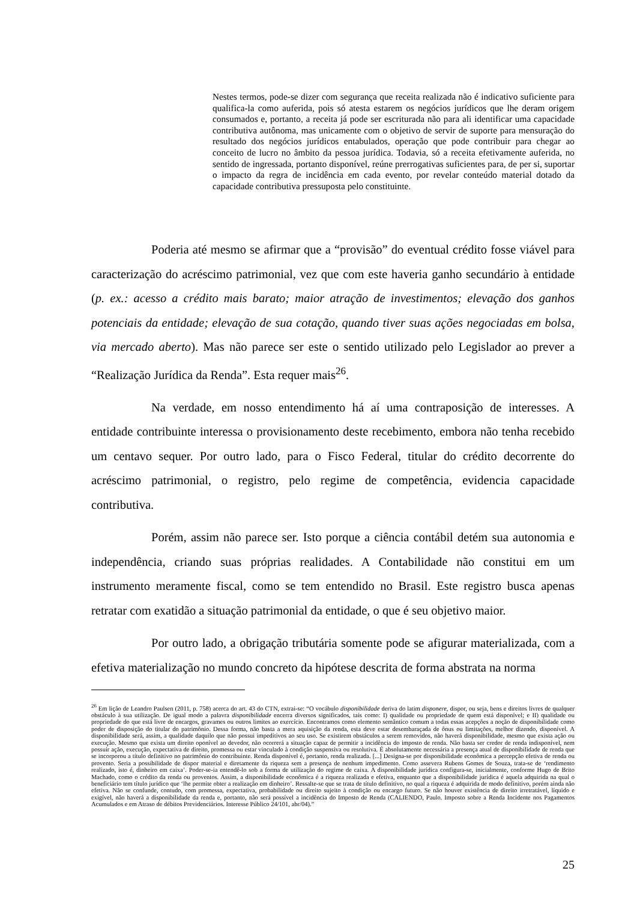Nestes termos, pode-se dizer com segurança que receita realizada não é indicativo suficiente para qualifica-la como auferida, pois só atesta estarem os negócios jurídicos que lhe deram origem consumados e, portanto, a receita já pode ser escriturada não para ali identificar uma capacidade contributiva autônoma, mas unicamente com o objetivo de servir de suporte para mensuração do resultado dos negócios jurídicos entabulados, operação que pode contribuir para chegar ao conceito de lucro no âmbito da pessoa jurídica. Todavia, só a receita efetivamente auferida, no sentido de ingressada, portanto disponível, reúne prerrogativas suficientes para, de per si, suportar o impacto da regra de incidência em cada evento, por revelar conteúdo material dotado da capacidade contributiva pressuposta pelo constituinte.
Poderia até mesmo se afirmar que a “provisão” do eventual crédito fosse viável para caracterização do acréscimo patrimonial, vez que com este haveria ganho secundário à entidade (p. ex.: acesso a crédito mais barato; maior atração de investimentos; elevação dos ganhos potenciais da entidade; elevação de sua cotação, quando tiver suas ações negociadas em bolsa, via mercado aberto). Mas não parece ser este o sentido utilizado pelo Legislador ao prever a “Realização Jurídica da Renda”. Esta requer mais<sup>26</sup>.
Na verdade, em nosso entendimento há aí uma contraposição de interesses. A entidade contribuinte interessa o provisionamento deste recebimento, embora não tenha recebido um centavo sequer. Por outro lado, para o Fisco Federal, titular do crédito decorrente do acréscimo patrimonial, o registro, pelo regime de competência, evidencia capacidade contributiva.
Porém, assim não parece ser. Isto porque a ciência contábil detém sua autonomia e independência, criando suas próprias realidades. A Contabilidade não constitui em um instrumento meramente fiscal, como se tem entendido no Brasil. Este registro busca apenas retratar com exatidão a situação patrimonial da entidade, o que é seu objetivo maior.
Por outro lado, a obrigação tributária somente pode se afigurar materializada, com a efetiva materialização no mundo concreto da hipótese descrita de forma abstrata na norma
<sup>26</sup> Em lição de Leandro Paulsen (2011, p. 758) acerca do art. 43 do CTN, extrai-se: “O vocábulo disponibilidade deriva do latim disponere, dispor, ou seja, bens e direitos livres de qualquer obstáculo à sua utilização. De igual modo a palavra disponibilidade encerra diversos significados, tais como: I) qualidade ou propriedade de quem está disponível; e II) qualidade ou propriedade do que está livre de encargos, gravames ou outros limites ao exercício. Encontramos como elemento semântico comum a todas essas acepções a noção de disponibilidade como poder de disposição do titular do patrimônio. Dessa forma, não basta a mera aquisição da renda, esta deve estar desembaraçada de ônus ou limitações, melhor dizendo, disponível. A disponibilidade será, assim, a qualidade daquilo que não possui impeditivos ao seu uso. Se existirem obstáculos a serem removidos, não haverá disponibilidade, mesmo que exista ação ou execução. Mesmo que exista um direito oponível ao devedor, não ocorrerá a situação capaz de permitir a incidência do imposto de renda. Não basta ser credor de renda indisponível, nem possuir ação, execução, expectativa de direito, promessa ou estar vinculado à condição suspensiva ou resolutiva. É absolutamente necessária a presença atual de disponibilidade de renda que se incorporou a título definitivo no patrimônio do contribuinte. Renda disponível é, portanto, renda realizada. [...] Designa-se por disponibilidade econômica a percepção efetiva de renda ou provento. Seria a possibilidade de dispor material e diretamente da riqueza sem a presença de nenhum impedimento. Como assevera Rubens Gomes de Souza, trata-se de ‘rendimento realizado, isto é, dinheiro em caixa’. Poder-se-ia entendê-lo sob a forma de utilização do regime de caixa. A disponibilidade jurídica configura-se, inicialmente, conforme Hugo de Brito Machado, como o crédito da renda ou proventos. Assim, a disponibilidade econômica é a riqueza realizada e efetiva, enquanto que a disponibilidade jurídica é aquela adquirida na qual o beneficiário tem título jurídico que ‘lhe permite obter a realização em dinheiro’. Ressalte-se que se trata de título definitivo, no qual a riqueza é adquirida de modo definitivo, porém ainda não efetiva. Não se confunde, contudo, com promessa, expectativa, probabilidade ou direito sujeito à condição ou encargo futuro. Se não houver existência de direito irretratável, líquido e exigível, não haverá a disponibilidade da renda e, portanto, não será possível a incidência do Imposto de Renda (CALIENDO, Paulo. Imposto sobre a Renda Incidente nos Pagamentos Acumulados e em Atraso de débitos Previdenciários. Interesse Público 24/101, abr/04).”
25